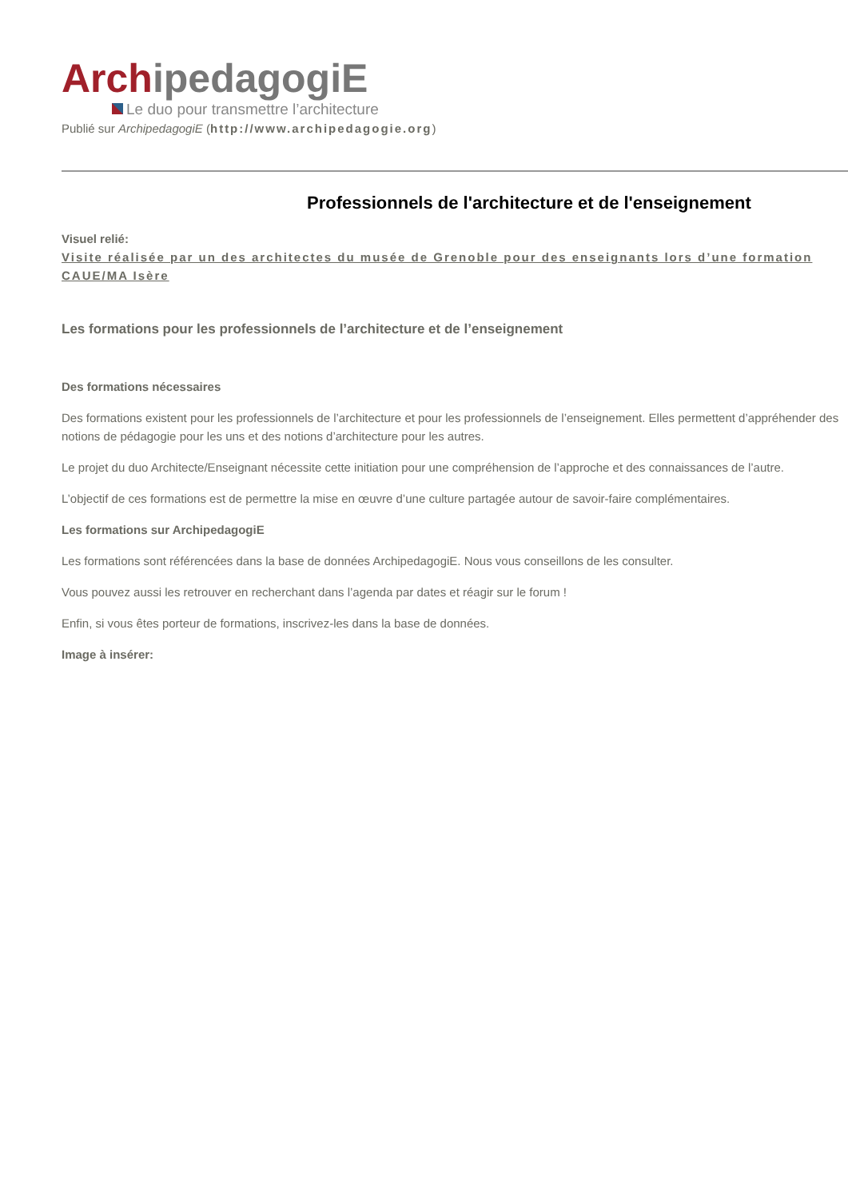Arch ipedagogiE
Le duo pour transmettre l’architecture
Publié sur ArchipedagogiE (http://www.archipedagogie.org)
Professionnels de l'architecture et de l'enseignement
Visuel relié:
Visite réalisée par un des architectes du musée de Grenoble pour des enseignants lors d’une formation CAUE/MA Isère
Les formations pour les professionnels de l’architecture et de l’enseignement
Des formations nécessaires
Des formations existent pour les professionnels de l’architecture et pour les professionnels de l’enseignement. Elles permettent d’appréhender des notions de pédagogie pour les uns et des notions d’architecture pour les autres.
Le projet du duo Architecte/Enseignant nécessite cette initiation pour une compréhension de l’approche et des connaissances de l’autre.
L’objectif de ces formations est de permettre la mise en œuvre d’une culture partagée autour de savoir-faire complémentaires.
Les formations sur ArchipedagogiE
Les formations sont référencées dans la base de données ArchipedagogiE. Nous vous conseillons de les consulter.
Vous pouvez aussi les retrouver en recherchant dans l’agenda par dates et réagir sur le forum !
Enfin, si vous êtes porteur de formations, inscrivez-les dans la base de données.
Image à insérer: